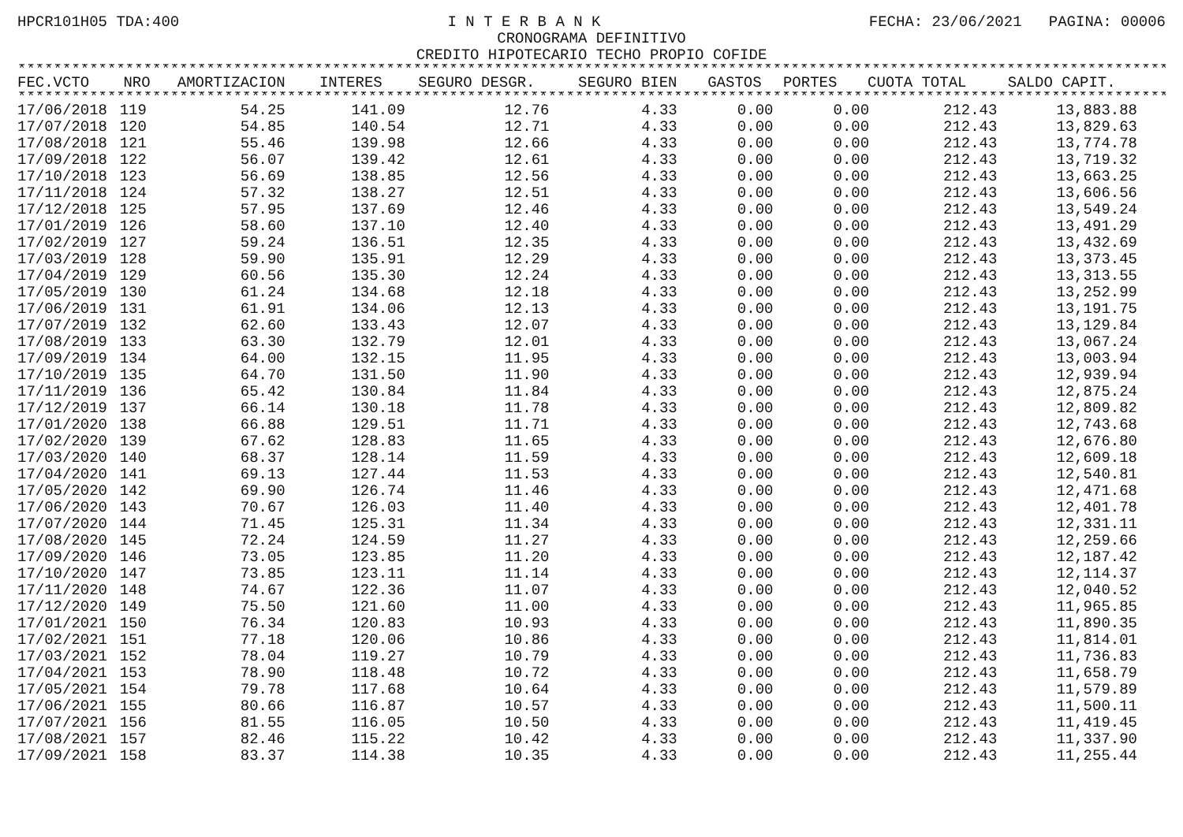HPCR101H05 TDA:400 I N T E R B A N K FECHA: 23/06/2021 PAGINA: 00006
CRONOGRAMA DEFINITIVO
CREDITO HIPOTECARIO TECHO PROPIO COFIDE
**********************************************************************************************************************************************************
| FEC.VCTO | NRO | AMORTIZACION | INTERES | SEGURO DESGR. | SEGURO BIEN | GASTOS | PORTES | CUOTA TOTAL | SALDO CAPIT. |
| --- | --- | --- | --- | --- | --- | --- | --- | --- | --- |
**********************************************************************************************************************************************************
| 17/06/2018 | 119 | 54.25 | 141.09 | 12.76 | 4.33 | 0.00 | 0.00 | 212.43 | 13,883.88 |
| 17/07/2018 | 120 | 54.85 | 140.54 | 12.71 | 4.33 | 0.00 | 0.00 | 212.43 | 13,829.63 |
| 17/08/2018 | 121 | 55.46 | 139.98 | 12.66 | 4.33 | 0.00 | 0.00 | 212.43 | 13,774.78 |
| 17/09/2018 | 122 | 56.07 | 139.42 | 12.61 | 4.33 | 0.00 | 0.00 | 212.43 | 13,719.32 |
| 17/10/2018 | 123 | 56.69 | 138.85 | 12.56 | 4.33 | 0.00 | 0.00 | 212.43 | 13,663.25 |
| 17/11/2018 | 124 | 57.32 | 138.27 | 12.51 | 4.33 | 0.00 | 0.00 | 212.43 | 13,606.56 |
| 17/12/2018 | 125 | 57.95 | 137.69 | 12.46 | 4.33 | 0.00 | 0.00 | 212.43 | 13,549.24 |
| 17/01/2019 | 126 | 58.60 | 137.10 | 12.40 | 4.33 | 0.00 | 0.00 | 212.43 | 13,491.29 |
| 17/02/2019 | 127 | 59.24 | 136.51 | 12.35 | 4.33 | 0.00 | 0.00 | 212.43 | 13,432.69 |
| 17/03/2019 | 128 | 59.90 | 135.91 | 12.29 | 4.33 | 0.00 | 0.00 | 212.43 | 13,373.45 |
| 17/04/2019 | 129 | 60.56 | 135.30 | 12.24 | 4.33 | 0.00 | 0.00 | 212.43 | 13,313.55 |
| 17/05/2019 | 130 | 61.24 | 134.68 | 12.18 | 4.33 | 0.00 | 0.00 | 212.43 | 13,252.99 |
| 17/06/2019 | 131 | 61.91 | 134.06 | 12.13 | 4.33 | 0.00 | 0.00 | 212.43 | 13,191.75 |
| 17/07/2019 | 132 | 62.60 | 133.43 | 12.07 | 4.33 | 0.00 | 0.00 | 212.43 | 13,129.84 |
| 17/08/2019 | 133 | 63.30 | 132.79 | 12.01 | 4.33 | 0.00 | 0.00 | 212.43 | 13,067.24 |
| 17/09/2019 | 134 | 64.00 | 132.15 | 11.95 | 4.33 | 0.00 | 0.00 | 212.43 | 13,003.94 |
| 17/10/2019 | 135 | 64.70 | 131.50 | 11.90 | 4.33 | 0.00 | 0.00 | 212.43 | 12,939.94 |
| 17/11/2019 | 136 | 65.42 | 130.84 | 11.84 | 4.33 | 0.00 | 0.00 | 212.43 | 12,875.24 |
| 17/12/2019 | 137 | 66.14 | 130.18 | 11.78 | 4.33 | 0.00 | 0.00 | 212.43 | 12,809.82 |
| 17/01/2020 | 138 | 66.88 | 129.51 | 11.71 | 4.33 | 0.00 | 0.00 | 212.43 | 12,743.68 |
| 17/02/2020 | 139 | 67.62 | 128.83 | 11.65 | 4.33 | 0.00 | 0.00 | 212.43 | 12,676.80 |
| 17/03/2020 | 140 | 68.37 | 128.14 | 11.59 | 4.33 | 0.00 | 0.00 | 212.43 | 12,609.18 |
| 17/04/2020 | 141 | 69.13 | 127.44 | 11.53 | 4.33 | 0.00 | 0.00 | 212.43 | 12,540.81 |
| 17/05/2020 | 142 | 69.90 | 126.74 | 11.46 | 4.33 | 0.00 | 0.00 | 212.43 | 12,471.68 |
| 17/06/2020 | 143 | 70.67 | 126.03 | 11.40 | 4.33 | 0.00 | 0.00 | 212.43 | 12,401.78 |
| 17/07/2020 | 144 | 71.45 | 125.31 | 11.34 | 4.33 | 0.00 | 0.00 | 212.43 | 12,331.11 |
| 17/08/2020 | 145 | 72.24 | 124.59 | 11.27 | 4.33 | 0.00 | 0.00 | 212.43 | 12,259.66 |
| 17/09/2020 | 146 | 73.05 | 123.85 | 11.20 | 4.33 | 0.00 | 0.00 | 212.43 | 12,187.42 |
| 17/10/2020 | 147 | 73.85 | 123.11 | 11.14 | 4.33 | 0.00 | 0.00 | 212.43 | 12,114.37 |
| 17/11/2020 | 148 | 74.67 | 122.36 | 11.07 | 4.33 | 0.00 | 0.00 | 212.43 | 12,040.52 |
| 17/12/2020 | 149 | 75.50 | 121.60 | 11.00 | 4.33 | 0.00 | 0.00 | 212.43 | 11,965.85 |
| 17/01/2021 | 150 | 76.34 | 120.83 | 10.93 | 4.33 | 0.00 | 0.00 | 212.43 | 11,890.35 |
| 17/02/2021 | 151 | 77.18 | 120.06 | 10.86 | 4.33 | 0.00 | 0.00 | 212.43 | 11,814.01 |
| 17/03/2021 | 152 | 78.04 | 119.27 | 10.79 | 4.33 | 0.00 | 0.00 | 212.43 | 11,736.83 |
| 17/04/2021 | 153 | 78.90 | 118.48 | 10.72 | 4.33 | 0.00 | 0.00 | 212.43 | 11,658.79 |
| 17/05/2021 | 154 | 79.78 | 117.68 | 10.64 | 4.33 | 0.00 | 0.00 | 212.43 | 11,579.89 |
| 17/06/2021 | 155 | 80.66 | 116.87 | 10.57 | 4.33 | 0.00 | 0.00 | 212.43 | 11,500.11 |
| 17/07/2021 | 156 | 81.55 | 116.05 | 10.50 | 4.33 | 0.00 | 0.00 | 212.43 | 11,419.45 |
| 17/08/2021 | 157 | 82.46 | 115.22 | 10.42 | 4.33 | 0.00 | 0.00 | 212.43 | 11,337.90 |
| 17/09/2021 | 158 | 83.37 | 114.38 | 10.35 | 4.33 | 0.00 | 0.00 | 212.43 | 11,255.44 |